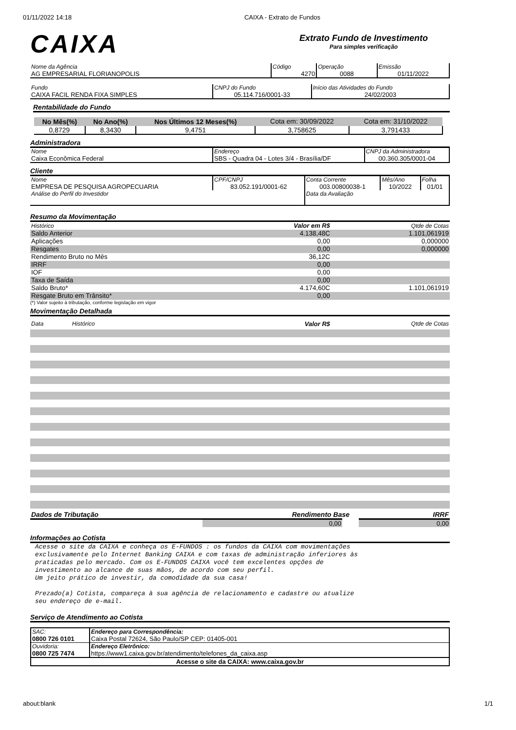01/11/2022 14:18 CAIXA - Extrato de Fundos
CAIXA
Extrato Fundo de Investimento
Para simples verificação
| Nome da Agência AG EMPRESARIAL FLORIANOPOLIS | Código 4270 | Operação 0088 | Emissão 01/11/2022 |
| Fundo CAIXA FACIL RENDA FIXA SIMPLES | CNPJ do Fundo 05.114.716/0001-33 | Início das Atividades do Fundo 24/02/2003 |
Rentabilidade do Fundo
| No Mês(%) | No Ano(%) | Nos Últimos 12 Meses(%) | Cota em: 30/09/2022 | Cota em: 31/10/2022 |
| 0,8729 | 8,3430 | 9,4751 | 3,758625 | 3,791433 |
Administradora
| Nome Caixa Econômica Federal | Endereço SBS - Quadra 04 - Lotes 3/4 - Brasília/DF | CNPJ da Administradora 00.360.305/0001-04 |
Cliente
| Nome EMPRESA DE PESQUISA AGROPECUARIA | CPF/CNPJ 83.052.191/0001-62 | Conta Corrente 003.00800038-1 | Mês/Ano 10/2022 | Folha 01/01 |
| Análise do Perfil do Investidor | | Data da Avaliação | | |
Resumo da Movimentação
| Histórico | Valor em R$ | Qtde de Cotas |
| Saldo Anterior | 4.138,48C | 1.101,061919 |
| Aplicações | 0,00 | 0,000000 |
| Resgates | 0,00 | 0,000000 |
| Rendimento Bruto no Mês | 36,12C | |
| IRRF | 0,00 | |
| IOF | 0,00 | |
| Taxa de Saída | 0,00 | |
| Saldo Bruto* | 4.174,60C | 1.101,061919 |
| Resgate Bruto em Trânsito* | 0,00 | |
(*) Valor sujeito à tributação, conforme legislação em vigor
Movimentação Detalhada
| Data | Histórico | Valor R$ | Qtde de Cotas |
| Dados de Tributação | Rendimento Base | IRRF |
| | 0,00 | 0,00 |
Informações ao Cotista
Acesse o site da CAIXA e conheça os E-FUNDOS : os fundos da CAIXA com movimentações
exclusivamente pelo Internet Banking CAIXA e com taxas de administração inferiores às
praticadas pelo mercado. Com os E-FUNDOS CAIXA você tem excelentes opções de
investimento ao alcance de suas mãos, de acordo com seu perfil.
Um jeito prático de investir, da comodidade da sua casa!
Prezado(a) Cotista, compareça à sua agência de relacionamento e cadastre ou atualize
seu endereço de e-mail.
Serviço de Atendimento ao Cotista
| SAC: 0800 726 0101 | Endereço para Correspondência: Caixa Postal 72624, São Paulo/SP CEP: 01405-001 |
| Ouvidoria: 0800 725 7474 | Endereço Eletrônico: https://www1.caixa.gov.br/atendimento/telefones_da_caixa.asp |
| Acesse o site da CAIXA: www.caixa.gov.br | |
about:blank 1/1